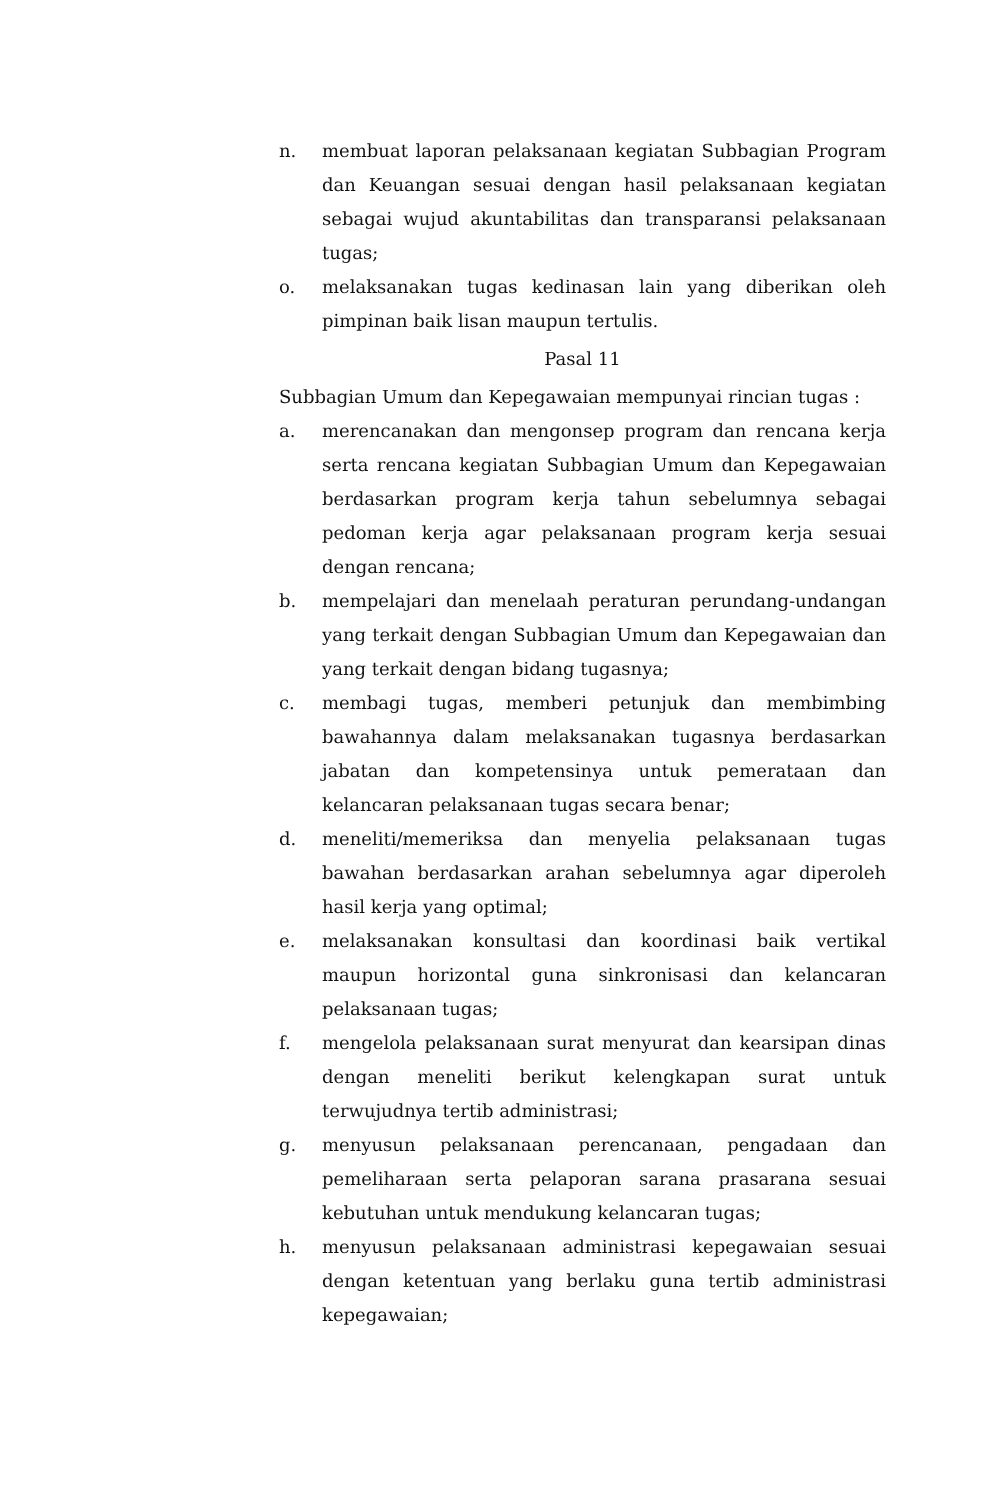n. membuat laporan pelaksanaan kegiatan Subbagian Program dan Keuangan sesuai dengan hasil pelaksanaan kegiatan sebagai wujud akuntabilitas dan transparansi pelaksanaan tugas;
o. melaksanakan tugas kedinasan lain yang diberikan oleh pimpinan baik lisan maupun tertulis.
Pasal 11
Subbagian Umum dan Kepegawaian mempunyai rincian tugas :
a. merencanakan dan mengonsep program dan rencana kerja serta rencana kegiatan Subbagian Umum dan Kepegawaian berdasarkan program kerja tahun sebelumnya sebagai pedoman kerja agar pelaksanaan program kerja sesuai dengan rencana;
b. mempelajari dan menelaah peraturan perundang-undangan yang terkait dengan Subbagian Umum dan Kepegawaian dan yang terkait dengan bidang tugasnya;
c. membagi tugas, memberi petunjuk dan membimbing bawahannya dalam melaksanakan tugasnya berdasarkan jabatan dan kompetensinya untuk pemerataan dan kelancaran pelaksanaan tugas secara benar;
d. meneliti/memeriksa dan menyelia pelaksanaan tugas bawahan berdasarkan arahan sebelumnya agar diperoleh hasil kerja yang optimal;
e. melaksanakan konsultasi dan koordinasi baik vertikal maupun horizontal guna sinkronisasi dan kelancaran pelaksanaan tugas;
f. mengelola pelaksanaan surat menyurat dan kearsipan dinas dengan meneliti berikut kelengkapan surat untuk terwujudnya tertib administrasi;
g. menyusun pelaksanaan perencanaan, pengadaan dan pemeliharaan serta pelaporan sarana prasarana sesuai kebutuhan untuk mendukung kelancaran tugas;
h. menyusun pelaksanaan administrasi kepegawaian sesuai dengan ketentuan yang berlaku guna tertib administrasi kepegawaian;